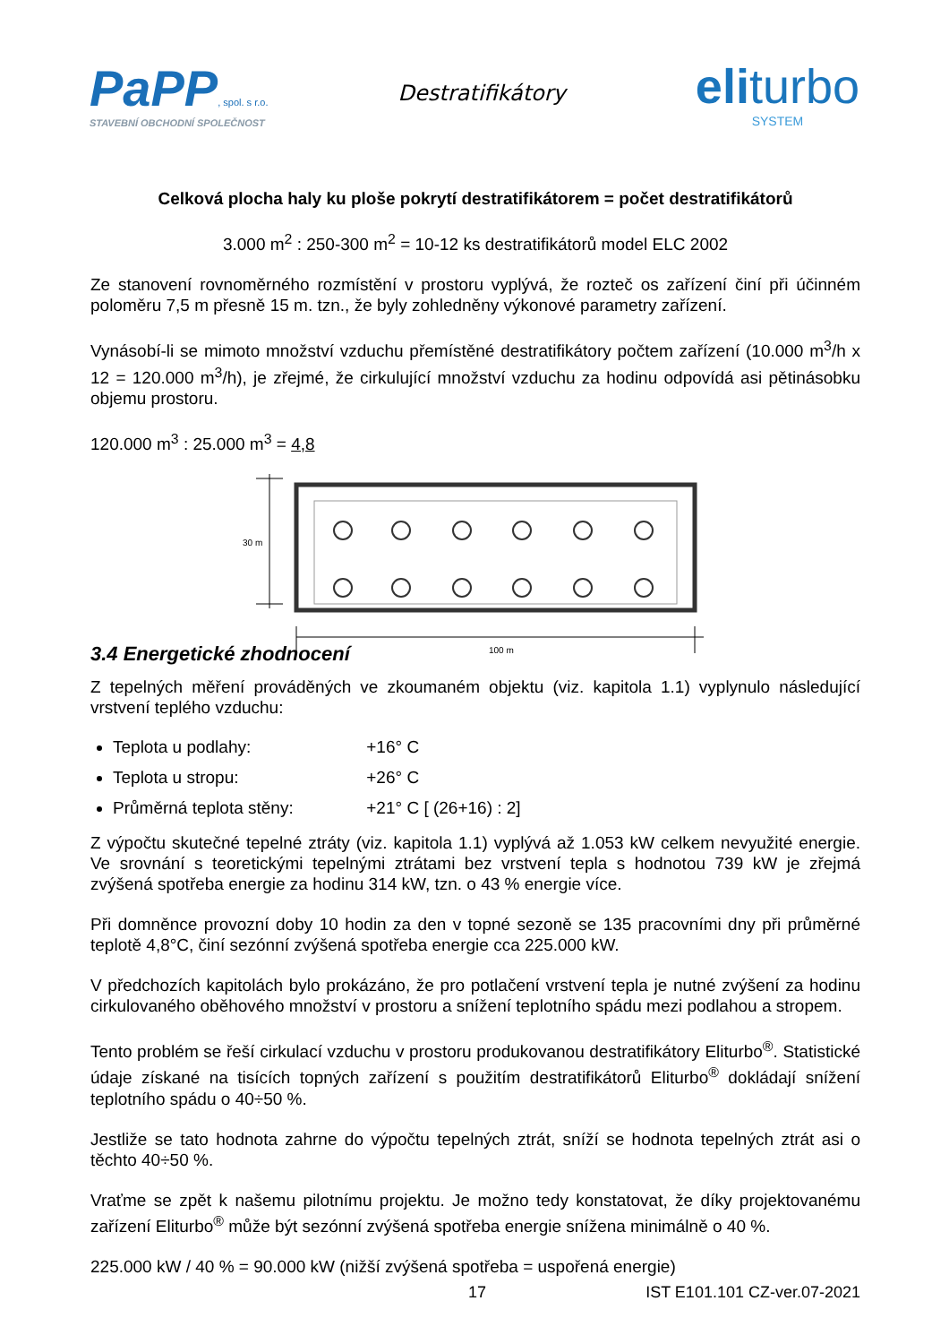PaPP, spol. s r.o.
STAVEBNÍ OBCHODNÍ SPOLEČNOST
Destratifikátory
eliturbo
SYSTEM
Celková plocha haly ku ploše pokrytí destratifikátorem = počet destratifikátorů
3.000 m<sup>2</sup> : 250-300 m<sup>2</sup> = 10-12 ks destratifikátorů model ELC 2002
Ze stanovení rovnoměrného rozmístění v prostoru vyplývá, že rozteč os zařízení činí při účinném poloměru 7,5 m přesně 15 m. tzn., že byly zohledněny výkonové parametry zařízení.
Vynásobí-li se mimoto množství vzduchu přemístěné destratifikátory počtem zařízení (10.000 m<sup>3</sup>/h x 12 = 120.000 m<sup>3</sup>/h), je zřejmé, že cirkulující množství vzduchu za hodinu odpovídá asi pětinásobku objemu prostoru.
120.000 m<sup>3</sup> : 25.000 m<sup>3</sup> = 4,8
30 m
100 m
3.4 Energetické zhodnocení
Z tepelných měření prováděných ve zkoumaném objektu (viz. kapitola 1.1) vyplynulo následující vrstvení teplého vzduchu:
Teplota u podlahy: +16° C
Teplota u stropu: +26° C
Průměrná teplota stěny: +21° C [ (26+16) : 2]
Z výpočtu skutečné tepelné ztráty (viz. kapitola 1.1) vyplývá až 1.053 kW celkem nevyužité energie. Ve srovnání s teoretickými tepelnými ztrátami bez vrstvení tepla s hodnotou 739 kW je zřejmá zvýšená spotřeba energie za hodinu 314 kW, tzn. o 43 % energie více.
Při domněnce provozní doby 10 hodin za den v topné sezoně se 135 pracovními dny při průměrné teplotě 4,8°C, činí sezónní zvýšená spotřeba energie cca 225.000 kW.
V předchozích kapitolách bylo prokázáno, že pro potlačení vrstvení tepla je nutné zvýšení za hodinu cirkulovaného oběhového množství v prostoru a snížení teplotního spádu mezi podlahou a stropem.
Tento problém se řeší cirkulací vzduchu v prostoru produkovanou destratifikátory Eliturbo<sup>®</sup>. Statistické údaje získané na tisících topných zařízení s použitím destratifikátorů Eliturbo<sup>®</sup> dokládají snížení teplotního spádu o 40÷50 %.
Jestliže se tato hodnota zahrne do výpočtu tepelných ztrát, sníží se hodnota tepelných ztrát asi o těchto 40÷50 %.
Vraťme se zpět k našemu pilotnímu projektu. Je možno tedy konstatovat, že díky projektovanému zařízení Eliturbo<sup>®</sup> může být sezónní zvýšená spotřeba energie snížena minimálně o 40 %.
225.000 kW / 40 % = 90.000 kW (nižší zvýšená spotřeba = uspořená energie)
17 IST E101.101 CZ-ver.07-2021